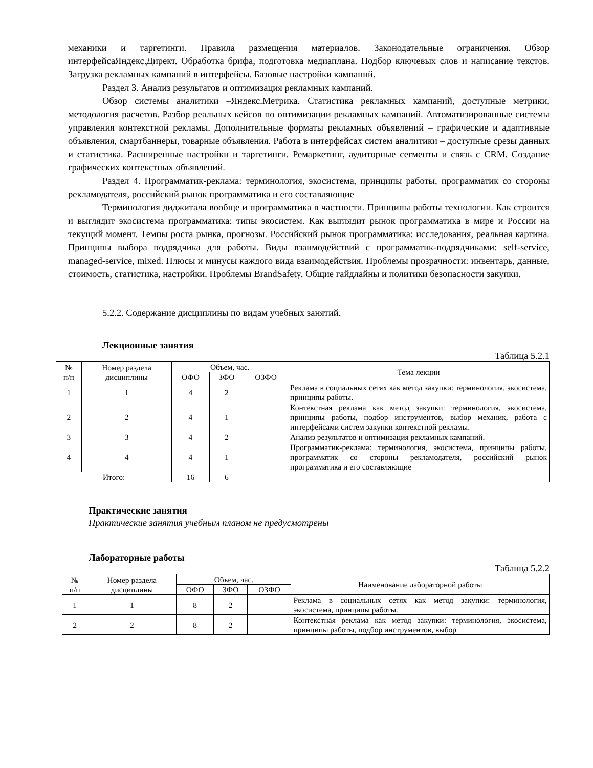механики и таргетинги. Правила размещения материалов. Законодательные ограничения. Обзор интерфейсаЯндекс.Директ. Обработка брифа, подготовка медиаплана. Подбор ключевых слов и написание текстов. Загрузка рекламных кампаний в интерфейсы. Базовые настройки кампаний.
Раздел 3. Анализ результатов и оптимизация рекламных кампаний.
Обзор системы аналитики –Яндекс.Метрика. Статистика рекламных кампаний, доступные метрики, методология расчетов. Разбор реальных кейсов по оптимизации рекламных кампаний. Автоматизированные системы управления контекстной рекламы. Дополнительные форматы рекламных объявлений – графические и адаптивные объявления, смартбаннеры, товарные объявления. Работа в интерфейсах систем аналитики – доступные срезы данных и статистика. Расширенные настройки и таргетинги. Ремаркетинг, аудиторные сегменты и связь с CRM. Создание графических контекстных объявлений.
Раздел 4. Программатик-реклама: терминология, экосистема, принципы работы, программатик со стороны рекламодателя, российский рынок программатика и его составляющие
Терминология диджитала вообще и программатика в частности. Принципы работы технологии. Как строится и выглядит экосистема программатика: типы экосистем. Как выглядит рынок программатика в мире и России на текущий момент. Темпы роста рынка, прогнозы. Российский рынок программатика: исследования, реальная картина. Принципы выбора подрядчика для работы. Виды взаимодействий с программатик-подрядчиками: self-service, managed-service, mixed. Плюсы и минусы каждого вида взаимодействия. Проблемы прозрачности: инвентарь, данные, стоимость, статистика, настройки. Проблемы BrandSafety. Общие гайдлайны и политики безопасности закупки.
5.2.2. Содержание дисциплины по видам учебных занятий.
Лекционные занятия
Таблица 5.2.1
| № п/п | Номер раздела дисциплины | Объем, час. | | | Тема лекции |
| --- | --- | --- | --- | --- | --- |
| | | ОФО | ЗФО | ОЗФО | |
| 1 | 1 | 4 | 2 | | Реклама в социальных сетях как метод закупки: терминология, экосистема, принципы работы. |
| 2 | 2 | 4 | 1 | | Контекстная реклама как метод закупки: терминология, экосистема, принципы работы, подбор инструментов, выбор механик, работа с интерфейсами систем закупки контекстной рекламы. |
| 3 | 3 | 4 | 2 | | Анализ результатов и оптимизация рекламных кампаний. |
| 4 | 4 | 4 | 1 | | Программатик-реклама: терминология, экосистема, принципы работы, программатик со стороны рекламодателя, российский рынок программатика и его составляющие |
| Итого: | | 16 | 6 | | |
Практические занятия
Практические занятия учебным планом не предусмотрены
Лабораторные работы
Таблица 5.2.2
| № п/п | Номер раздела дисциплины | Объем, час. | | | Наименование лабораторной работы |
| --- | --- | --- | --- | --- | --- |
| | | ОФО | ЗФО | ОЗФО | |
| 1 | 1 | 8 | 2 | | Реклама в социальных сетях как метод закупки: терминология, экосистема, принципы работы. |
| 2 | 2 | 8 | 2 | | Контекстная реклама как метод закупки: терминология, экосистема, принципы работы, подбор инструментов, выбор |